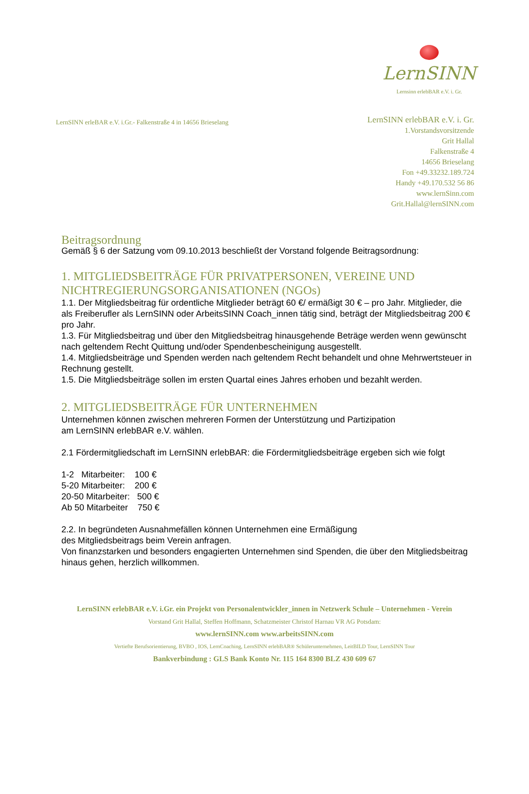LernSINN
Lernsinn erlebBAR e.V. i. Gr.
LernSINN erleBAR e.V. i.Gr.- Falkenstraße 4 in 14656 Brieselang
LernSINN erlebBAR e.V. i. Gr.
1.Vorstandsvorsitzende
Grit Hallal
Falkenstraße 4
14656 Brieselang
Fon +49.33232.189.724
Handy +49.170.532 56 86
www.lernSinn.com
Grit.Hallal@lernSINN.com
Beitragsordnung
Gemäß § 6 der Satzung vom 09.10.2013 beschließt der Vorstand folgende Beitragsordnung:
1. MITGLIEDSBEITRÄGE FÜR PRIVATPERSONEN, VEREINE UND NICHTREGIERUNGSORGANISATIONEN (NGOs)
1.1. Der Mitgliedsbeitrag für ordentliche Mitglieder beträgt 60 €/ ermäßigt 30 € – pro Jahr. Mitglieder, die als Freiberufler als LernSINN oder ArbeitsSINN Coach_innen tätig sind, beträgt der Mitgliedsbeitrag 200 € pro Jahr.
1.3. Für Mitgliedsbeitrag und über den Mitgliedsbeitrag hinausgehende Beträge werden wenn gewünscht nach geltendem Recht Quittung und/oder Spendenbescheinigung ausgestellt.
1.4. Mitgliedsbeiträge und Spenden werden nach geltendem Recht behandelt und ohne Mehrwertsteuer in Rechnung gestellt.
1.5. Die Mitgliedsbeiträge sollen im ersten Quartal eines Jahres erhoben und bezahlt werden.
2. MITGLIEDSBEITRÄGE FÜR UNTERNEHMEN
Unternehmen können zwischen mehreren Formen der Unterstützung und Partizipation
am LernSINN erlebBAR e.V. wählen.
2.1 Fördermitgliedschaft im LernSINN erlebBAR: die Fördermitgliedsbeiträge ergeben sich wie folgt
1-2 Mitarbeiter: 100 €
5-20 Mitarbeiter: 200 €
20-50 Mitarbeiter: 500 €
Ab 50 Mitarbeiter 750 €
2.2. In begründeten Ausnahmefällen können Unternehmen eine Ermäßigung
des Mitgliedsbeitrags beim Verein anfragen.
Von finanzstarken und besonders engagierten Unternehmen sind Spenden, die über den Mitgliedsbeitrag hinaus gehen, herzlich willkommen.
LernSINN erlebBAR e.V. i.Gr. ein Projekt von Personalentwickler_innen in Netzwerk Schule – Unternehmen - Verein
Vorstand Grit Hallal, Steffen Hoffmann, Schatzmeister Christof Harnau VR AG Potsdam:
www.lernSINN.com www.arbeitsSINN.com
Vertiefte Berufsorientierung, BVBO , IOS, LernCoaching, LernSINN erlebBAR® Schülerunternehmen, LeitBILD Tour, LernSINN Tour
Bankverbindung : GLS Bank Konto Nr. 115 164 8300 BLZ 430 609 67